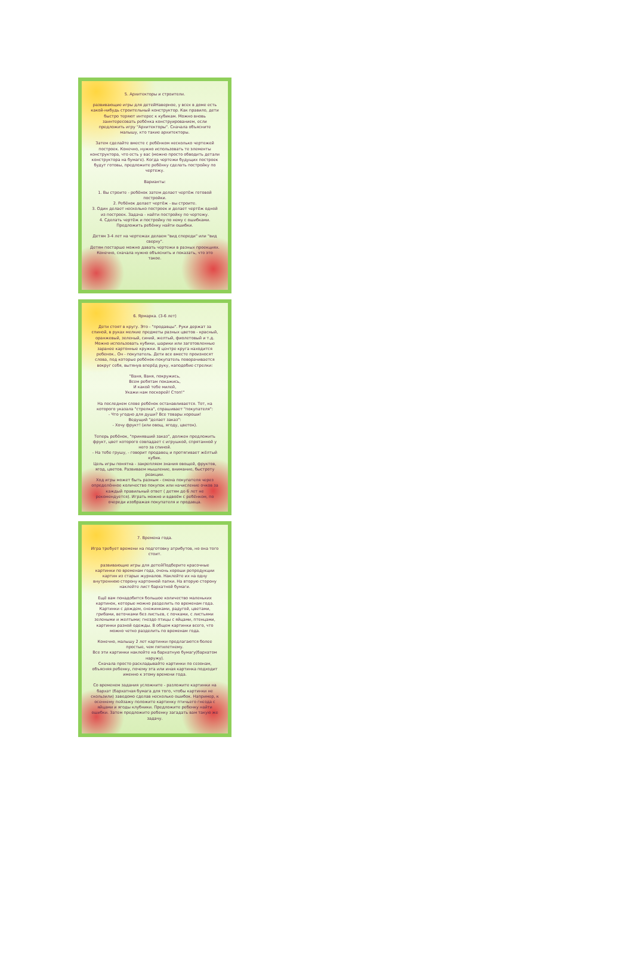5. Архитекторы и строители.
развивающие игры для детейНаверное, у всех в доме есть какой-нибудь строительный конструктор. Как правило, дети быстро теряют интерес к кубикам. Можно вновь заинтересовать ребёнка конструированием, если предложить игру "Архитекторы". Сначала объясните малышу, кто такие архитекторы.
Затем сделайте вместе с ребёнком несколько чертежей построек. Конечно, нужно использовать те элементы конструктора, что есть у вас (можно просто обводить детали конструктора на бумаге). Когда чертежи будущих построек будут готовы, предложите ребёнку сделать постройку по чертежу.
Варианты:
1. Вы строите - ребёнок затем делает чертёж готовой постройки.
2. Ребёнок делает чертёж - вы строите.
3. Один делает несколько построек и делает чертёж одной из построек. Задача - найти постройку по чертежу.
4. Сделать чертёж и постройку по нему с ошибками. Предложить ребёнку найти ошибки.
Детям 3-4 лет на чертежах делаем "вид спереди" или "вид сверху".
Детям постарше можно давать чертежи в разных проекциях. Конечно, сначала нужно объяснить и показать, что это такое.
6. Ярмарка. (3-6 лет)
Дети стоят в кругу. Это - "продавцы". Руки держат за спиной, в руках мелкие предметы разных цветов - красный, оранжевый, зеленый, синий, желтый, фиолетовый и т.д. Можно использовать кубики, шарики или заготовленные заранее картонные кружки. В центре круга находится ребенок.. Он - покупатель. Дети все вместе произносят слова, под которые ребёнок-покупатель поворачивается вокруг себя, вытянув вперёд руку, наподобие стрелки:
"Ваня, Ваня, покружись,
Всем ребятам покажись,
И какой тебе милей,
Укажи нам поскорей! Стоп!"
На последнем слове ребёнок останавливается. Тот, на которого указала "стрелка", спрашивает "покупателя":
- Что угодно для души? Все товары хороши!
Ведущий "делает заказ":
- Хочу фрукт! (или овощ, ягоду, цветок).
Теперь ребёнок, "принявший заказ", должен предложить фрукт, цвет которого совпадает с игрушкой, спрятанной у него за спиной.
- На тебе грушу, - говорит продавец и протягивает жёлтый кубик.
Цель игры понятна - закрепляем знания овощей, фруктов, ягод, цветов. Развиваем мышление, внимание, быстроту реакции.
Ход игры может быть разным - смена покупателя через определённое количество покупок или начисление очков за каждый правильный ответ ( детям до 6 лет не рекомендуется). Играть можно и вдвоём с ребёнком, по очереди изображая покупателя и продавца.
7. Времена года.
Игра требует времени на подготовку атрибутов, но она того стоит.
развивающие игры для детейПодберите красочные картинки по временам года, очень хороши репродукции картин из старых журналов. Наклейте их на одну внутреннюю сторону картонной папки. На вторую сторону наклейте лист бархатной бумаги.
Ещё вам понадобится большое количество маленьких картинок, которые можно разделить по временам года. Картинки с дождем, снежинками, радугой, цветами, грибами, веточками без листьев, с почками, с листьями зелеными и желтыми; гнездо птицы с яйцами, птенцами, картинки разной одежды. В общем картинки всего, что можно четко разделить по временам года.
Конечно, малышу 2 лет картинки предлагаются более простые, чем пятилетнему.
Все эти картинки наклейте на бархатную бумагу(бархатом наружу).
Сначала просто раскладывайте картинки по сезонам, объясняя ребенку, почему эта или иная картинка подходит именно к этому времени года.
Со временем задания усложните - разложите картинки на бархат (бархатная бумага для того, чтобы картинки не скользили) заведомо сделав несколько ошибок. Например, к осеннему пейзажу положите картинку птичьего гнезда с яйцами и ягоды клубники. Предложите ребенку найти ошибки. Затем предложите ребенку загадать вам такую же задачу.